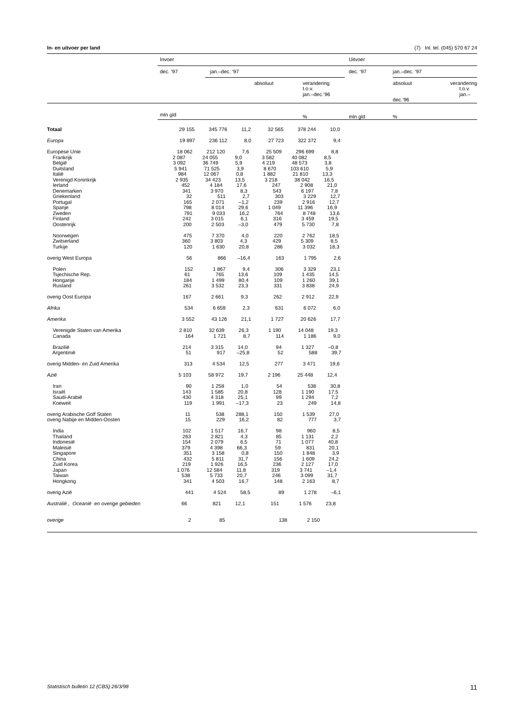In- en uitvoer per land (7) Inl. tel. (045) 570 67 24
| | Invoer | | | | Uitvoer | |
| --- | --- | --- | --- | --- | --- | --- |
| | dec. ‘97 | jan.–dec. ‘97 | | | dec. ‘97 | jan.–dec. ‘97 |
| | | | absoluut | verandering t.o.v. jan.–dec.’96 | | absoluut verandering t.o.v. jan.–dec.’96 |
| | mln gld | | | % | mln gld | % |
Totaal                                                                                   29 155          345 776          11,2            32 565          378 244          10,0

Europa                                                                                  19 897          236 112            8,0            27 723          322 372            9,4

Europese Unie                                                                    18 062          212 120            7,6            25 509          296 699            8,8
    Frankrijk                                                                       2 087            24 055            9,0              3 582            40 082            8,5
    België                                                                           3 092            36 749            5,9              4 219            48 573            3,8
    Duitsland                                                                       5 941            71 525            3,9              8 670          103 610            5,9
    Italië                                                                                 984            12 067            0,8              1 882            21 810          13,3
    Verenigd Koninkrijk                                                        2 935            34 423          13,5              3 218            38 042          16,5
    Ierland                                                                                452              4 184          17,6                  247              2 908          21,0
    Denemarken                                                                       341              3 970            8,3                  543              6 197            7,8
    Griekenland                                                                           32                  511            2,7                  303              3 229          12,7
    Portugal                                                                               165              2 071          –1,2                  239              2 916          12,7
    Spanje                                                                                 798              8 014          29,6              1 049            11 396          16,9
    Zweden                                                                                791              9 033          16,2                  764              8 748          13,6
    Finland                                                                                242              3 015            6,1                  316              3 459          19,5
    Oostenrijk                                                                            200              2 503          –3,0                  479              5 730            7,8

    Noorwegen                                                                          475              7 370            4,0                  220              2 762          18,5
    Zwitserland                                                                         360              3 803            4,3                  429              5 309            8,5
    Turkije                                                                                  120              1 630          20,8                  286              3 032          18,3

overig West Europa                                                                   56                  866        –16,4                  163              1 795            2,6

    Polen                                                                                    152              1 867            9,4                  306              3 329          23,1
    Tsjechische Rep.                                                                  61                  765          13,6                  109              1 435          14,5
    Hongarije                                                                             184              1 499          80,4                  109              1 260          39,1
    Rusland                                                                               261              3 532          23,3                  331              3 838          24,9

overig Oost Europa                                                                 167              2 661            9,3                  262              2 912          22,9

Afrika                                                                                        534              6 659            2,3                  631              6 072            6,0

Amerika                                                                                  3 552            43 126          21,1              1 727            20 626          17,7

    Verenigde Staten van Amerika                                         2 810            32 639          26,3              1 190            14 048          19,3
    Canada                                                                                 164              1 721            8,7                  114              1 186            9,0

    Brazilië                                                                                214              3 315          14,0                    94              1 327          –0,8
    Argentinië                                                                              51                  917        –25,8                    52                  588          39,7

overig Midden- en Zuid Amerika                                              313              4 534          12,5                  277              3 471          19,6

Azië                                                                                      5 103            58 972          19,7              2 196            25 448          12,4

    Iran                                                                                        90              1 258            1,0                    54                  538          30,8
    Israël                                                                                   143              1 585          20,8                  128              1 190          17,5
    Saudi-Arabië                                                                       430              4 318          25,1                    99              1 294            7,2
    Koeweit                                                                                119              1 991        –17,3                    23                  249          14,8

overig Arabische Golf Staten                                                    11                  538        288,1                  150              1 539          27,0
overig Nabije en Midden-Oosten                                              15                  229          16,2                    82                  777            3,7

    India                                                                                    102              1 517          16,7                    98                  960            8,5
    Thailand                                                                              263              2 821            4,3                    85              1 131            2,2
    Indonesië                                                                            154              2 079            6,5                    71              1 077          40,8
    Maleisië                                                                              379              4 398          66,3                    59                  831          20,1
    Singapore                                                                            351              3 158            0,8                  150              1 848            3,9
    China                                                                                   432              5 811          31,7                  156              1 609          24,2
    Zuid Korea                                                                          219              1 926          16,5                  236              2 127          17,0
    Japan                                                                              1 076            12 584          11,8                  319              3 741          –1,4
    Taiwan                                                                                538              5 733          20,7                  246              3 099          31,7
    Hongkong                                                                            341              4 503          16,7                  148              2 163            8,7

overig Azië                                                                                441              4 524          58,5                    89              1 278          –6,1

Australië ,  Oceanië  en overige gebieden                             66                  821          12,1                  151              1 576          23,8


overige                                                                                        2                    85                                      138              2 150
Statistisch bulletin 12 (CBS) 26/3/98 11